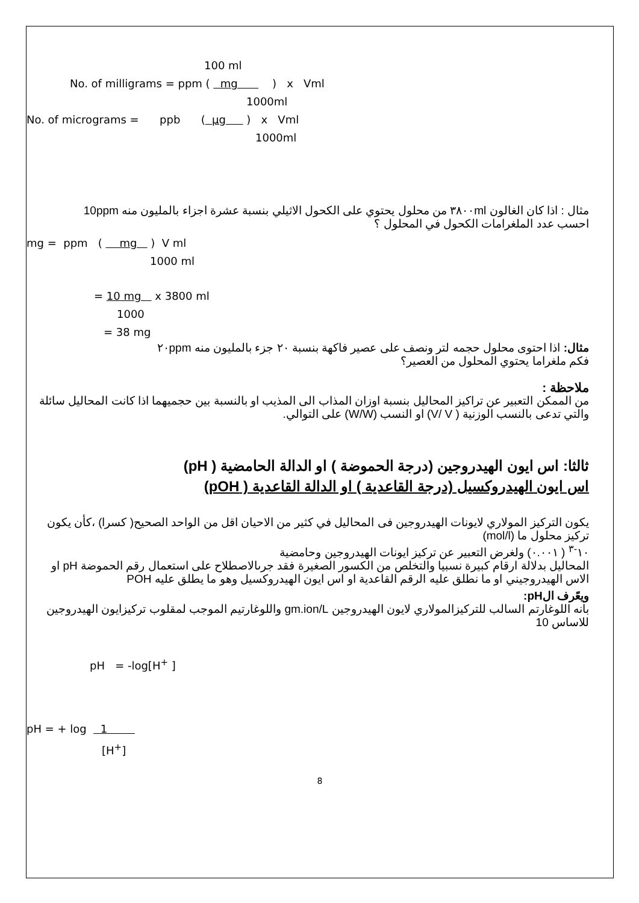100 ml
No. of milligrams = ppm ( mg ) x Vml
1000ml
No. of micrograms = ppb ( µg ) x Vml
1000ml
مثال : اذا كان الغالون ٣٨٠٠ml من محلول يحتوي على الكحول الاثيلي بنسبة عشرة اجزاء بالمليون منه 10ppm
احسب عدد الملغرامات الكحول في المحلول ؟
mg = ppm ( mg ) V ml
1000 ml
= 10 mg x 3800 ml
1000
= 38 mg
مثال: اذا احتوى محلول حجمه لتر ونصف على عصير فاكهة بنسبة ٢٠ جزء بالمليون منه ٢٠ppm
فكم ملغراما يحتوي المحلول من العصير؟
ملاحظة :
من الممكن التعبير عن تراكيز المحاليل بنسبة اوزان المذاب الى المذيب او بالنسبة بين حجميهما اذا كانت المحاليل سائلة والتي تدعى بالنسب الوزنية ( V/ V) او النسب (W/W) على التوالي.
ثالثا: اس ايون الهيدروجين (درجة الحموضة ) او الدالة الحامضية ( pH)
اس ايون الهيدروكسيل (درجة القاعدية ) او الدالة القاعدية ( pOH)
يكون التركيز المولاري لايونات الهيدروجين فى المحاليل في كثير من الاحيان اقل من الواحد الصحيح( كسرا) ،كأن يكون تركيز محلول ما (mol/l)
١٠<sup>-٣</sup> ( ٠.٠٠١) ولغرض التعبير عن تركيز ايونات الهيدروجين وحامضية
المحاليل بدلالة ارقام كبيرة نسبيا والتخلص من الكسور الصغيرة فقد جرىالاصطلاح على استعمال رقم الحموضة pH او الاس الهيدروجيني او ما نطلق عليه الرقم القاعدية او اس ايون الهيدروكسيل وهو ما يطلق عليه POH
ويعًرف الpH:
بانه اللوغارتم السالب للتركيزالمولاري لايون الهيدروجين gm.ion/L واللوغارتيم الموجب لمقلوب تركيزايون الهيدروجين للاساس 10
pH = -log[H<sup>+</sup> ]
pH = + log 1
[H<sup>+</sup>]
8